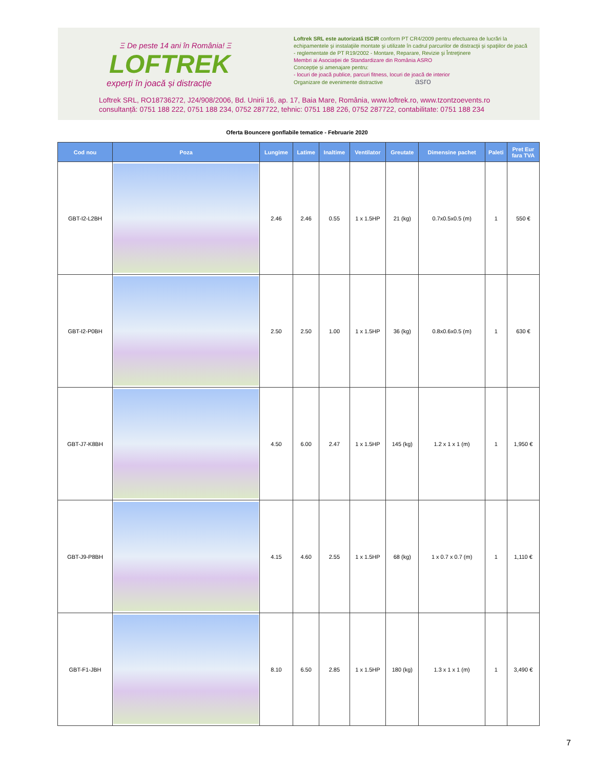Ξ De peste 14 ani în România! Ξ
LOFTREK
experți în joacă și distracție
Loftrek SRL este autorizată ISCIR conform PT CR4/2009 pentru efectuarea de lucrări la echipamentele şi instalaţiile montate şi utilizate în cadrul parcurilor de distracţii şi spaţiilor de joacă - reglementate de PT R19/2002 - Montare, Reparare, Revizie şi Întreţinere
Membri ai Asociației de Standardizare din România ASRO
Concepție și amenajare pentru:
- locuri de joacă publice, parcuri fitness, locuri de joacă de interior
Organizare de evenimente distractive asro
Loftrek SRL, RO18736272, J24/908/2006, Bd. Unirii 16, ap. 17, Baia Mare, România, www.loftrek.ro, www.tzontzoevents.ro
consultanță: 0751 188 222, 0751 188 234, 0752 287722, tehnic: 0751 188 226, 0752 287722, contabilitate: 0751 188 234
Oferta Bouncere gonflabile tematice - Februarie 2020
| Cod nou | Poza | Lungime | Latime | Inaltime | Ventilator | Greutate | Dimensine pachet | Paleti | Pret Eur fara TVA |
| --- | --- | --- | --- | --- | --- | --- | --- | --- | --- |
| GBT-I2-L2BH | | 2.46 | 2.46 | 0.55 | 1 x 1.5HP | 21 (kg) | 0.7x0.5x0.5 (m) | 1 | 550 € |
| GBT-I2-P0BH | | 2.50 | 2.50 | 1.00 | 1 x 1.5HP | 36 (kg) | 0.8x0.6x0.5 (m) | 1 | 630 € |
| GBT-J7-K8BH | | 4.50 | 6.00 | 2.47 | 1 x 1.5HP | 145 (kg) | 1.2 x 1 x 1 (m) | 1 | 1,950 € |
| GBT-J9-P8BH | | 4.15 | 4.60 | 2.55 | 1 x 1.5HP | 68 (kg) | 1 x 0.7 x 0.7 (m) | 1 | 1,110 € |
| GBT-F1-JBH | | 8.10 | 6.50 | 2.85 | 1 x 1.5HP | 180 (kg) | 1.3 x 1 x 1 (m) | 1 | 3,490 € |
7